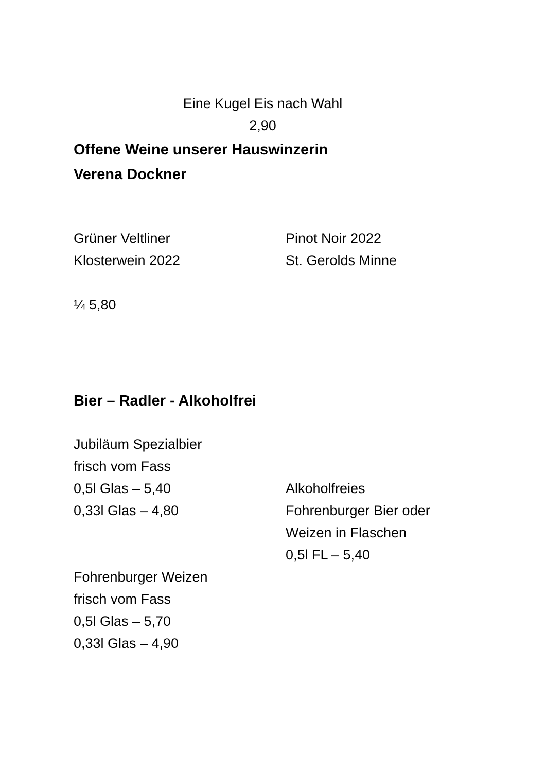Eine Kugel Eis nach Wahl
2,90
Offene Weine unserer Hauswinzerin
Verena Dockner
Grüner Veltliner
Klosterwein 2022
Pinot Noir 2022
St. Gerolds Minne
¼ 5,80
Bier – Radler - Alkoholfrei
Jubiläum Spezialbier
frisch vom Fass
0,5l Glas – 5,40
0,33l Glas – 4,80
Alkoholfreies
Fohrenburger Bier oder
Weizen in Flaschen
0,5l FL – 5,40
Fohrenburger Weizen
frisch vom Fass
0,5l Glas – 5,70
0,33l Glas – 4,90